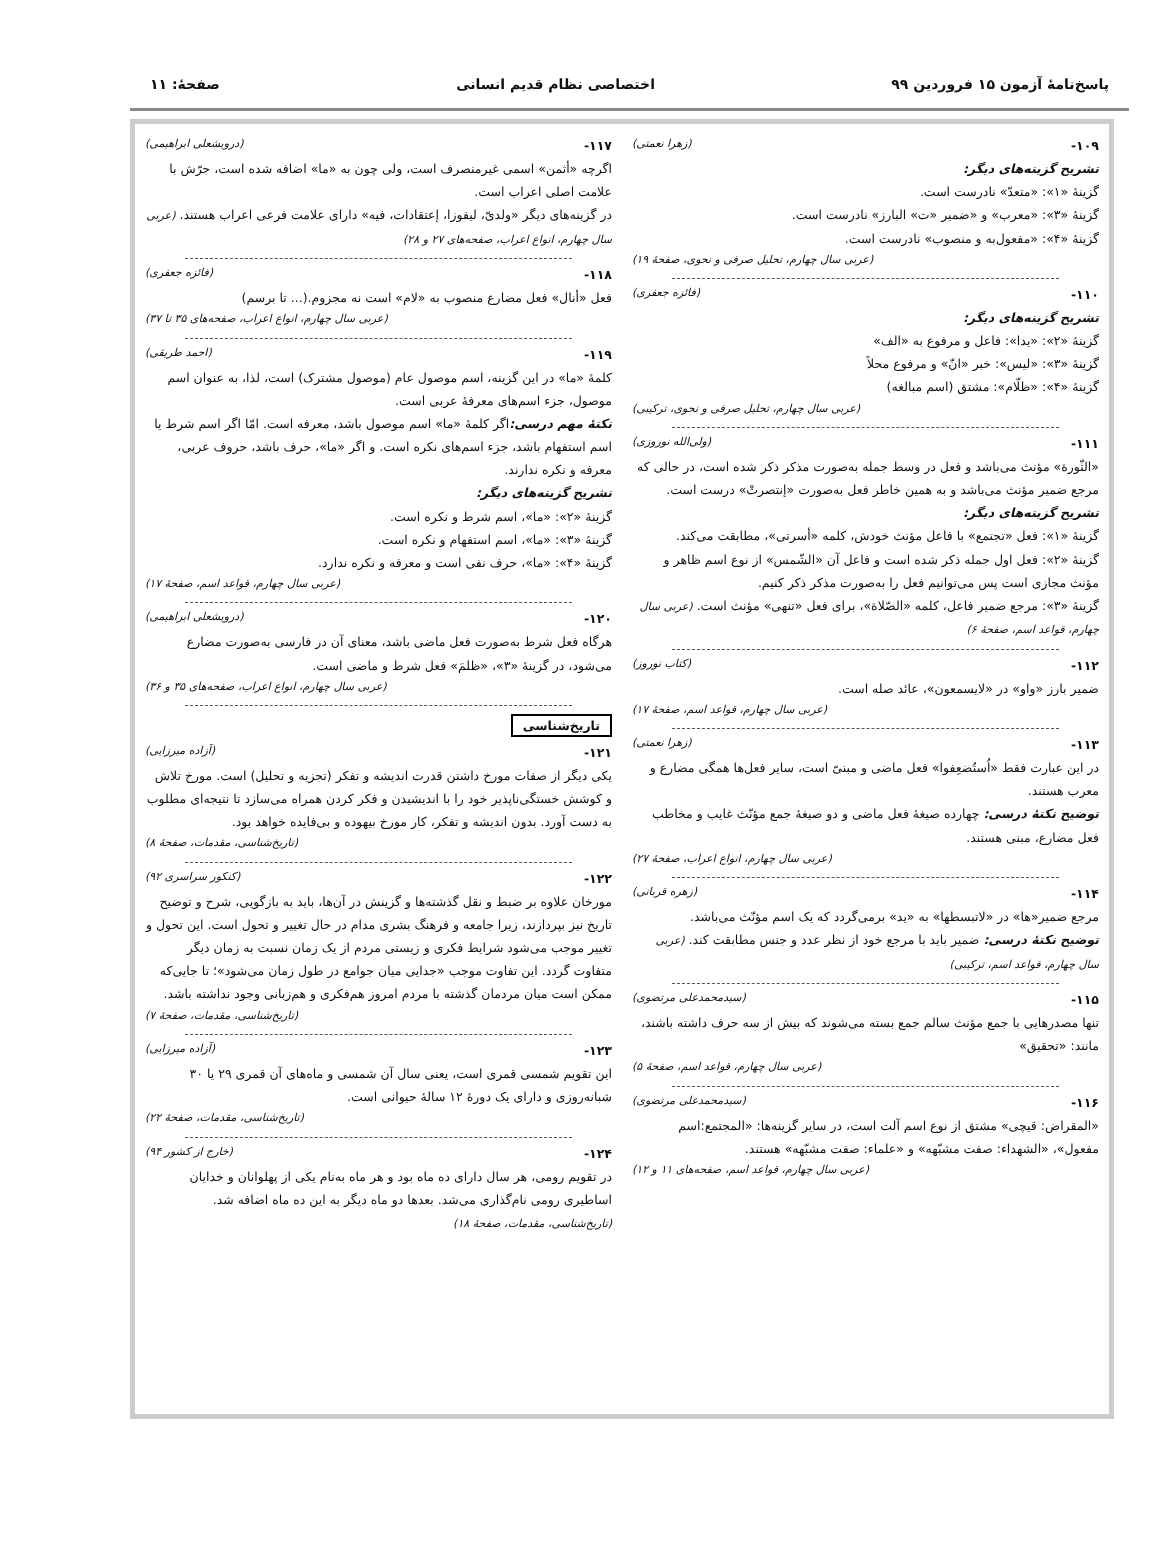پاسخ‌نامهٔ آزمون ۱۵ فروردین ۹۹ اختصاصی نظام قدیم انسانی صفحهٔ: ۱۱
۱۰۹- (زهرا نعمتی)
تشریح گزینه‌های دیگر:
گزینهٔ «۱»: «متعدّ» نادرست است.
گزینهٔ «۳»: «معرب» و «ضمیر «ت» البارز» نادرست است.
گزینهٔ «۴»: «مفعول‌به و منصوب» نادرست است.
(عربی سال چهارم، تحلیل صرفی و نحوی، صفحهٔ ۱۹)
۱۱۰- (فائزه جعفری)
تشریح گزینه‌های دیگر:
گزینهٔ «۲»: «یدا»: فاعل و مرفوع به «الف»
گزینهٔ «۳»: «لیس»: خبر «انّ» و مرفوع محلاً
گزینهٔ «۴»: «ظلّام»: مشتق (اسم مبالغه)
(عربی سال چهارم، تحلیل صرفی و نحوی، ترکیبی)
۱۱۱- (ولی‌الله نوروزی)
«الثّورة» مؤنث می‌باشد و فعل در وسط جمله به‌صورت مذکر ذکر شده است، در حالی که مرجع ضمیر مؤنث می‌باشد و به همین خاطر فعل به‌صورت «إنتصرتْ» درست است.
تشریح گزینه‌های دیگر:
گزینهٔ «۱»: فعل «تجتمع» با فاعل مؤنث خودش، کلمه «أسرتی»، مطابقت می‌کند.
گزینهٔ «۲»: فعل اول جمله ذکر شده است و فاعل آن «الشّمس» از نوع اسم ظاهر و مؤنث مجازی است پس می‌توانیم فعل را به‌صورت مذکر ذکر کنیم.
گزینهٔ «۳»: مرجع ضمیر فاعل، کلمه «الصّلاة»، برای فعل «تنهی» مؤنث است. (عربی سال چهارم، قواعد اسم، صفحهٔ ۶)
۱۱۲- (کتاب نوروز)
ضمیر بارز «واو» در «لایسمعون»، عائد صله است.
(عربی سال چهارم، قواعد اسم، صفحهٔ ۱۷)
۱۱۳- (زهرا نعمتی)
در این عبارت فقط «اُستُضعِفوا» فعل ماضی و مبنیّ است، سایر فعل‌ها همگی مضارع و معرب هستند.
توضیح نکتهٔ درسی: چهارده صیغهٔ فعل ماضی و دو صیغهٔ جمع مؤنّث غایب و مخاطب فعل مضارع، مبنی هستند.
(عربی سال چهارم، انواع اعراب، صفحهٔ ۲۷)
۱۱۴- (زهره قربانی)
مرجع ضمیر«ها» در «لاتبسطها» به «ید» برمی‌گردد که یک اسم مؤنّث می‌باشد.
توضیح نکتهٔ درسی: ضمیر باید با مرجع خود از نظر عدد و جنس مطابقت کند. (عربی سال چهارم، قواعد اسم، ترکیبی)
۱۱۵- (سیدمحمدعلی مرتضوی)
تنها مصدرهایی با جمع مؤنث سالم جمع بسته می‌شوند که بیش از سه حرف داشته باشند، مانند: «تحقیق»
(عربی سال چهارم، قواعد اسم، صفحهٔ ۵)
۱۱۶- (سیدمحمدعلی مرتضوی)
«المقراض: قیچی» مشتق از نوع اسم آلت است، در سایر گزینه‌ها: «المجتمع:اسم مفعول»، «الشهداء: صفت مشبّهه» و «علماء: صفت مشبّهه» هستند.
(عربی سال چهارم، قواعد اسم، صفحه‌های ۱۱ و ۱۲)
۱۱۷- (درویشعلی ابراهیمی)
اگرچه «أثمن» اسمی غیرمنصرف است، ولی چون به «ما» اضافه شده است، جرّش با علامت اصلی اعراب است.
در گزینه‌های دیگر «ولدیّ، لیفوزا، إعتقادات، فیه» دارای علامت فرعی اعراب هستند. (عربی سال چهارم، انواع اعراب، صفحه‌های ۲۷ و ۲۸)
۱۱۸- (فائزه جعفری)
فعل «أنال» فعل مضارع منصوب به «لام» است نه مجزوم.(... تا برسم)
(عربی سال چهارم، انواع اعراب، صفحه‌های ۳۵ تا ۳۷)
۱۱۹- (احمد طریقی)
کلمهٔ «ما» در این گزینه، اسم موصول عام (موصول مشترک) است، لذا، به عنوان اسم موصول، جزء اسم‌های معرفهٔ عربی است.
نکتهٔ مهم درسی: اگر کلمهٔ «ما» اسم موصول باشد، معرفه است. امّا اگر اسم شرط یا اسم استفهام باشد، جزء اسم‌های نکره است. و اگر «ما»، حرف باشد، حروف عربی، معرفه و نکره ندارند.
تشریح گزینه‌های دیگر:
گزینهٔ «۲»: «ما»، اسم شرط و نکره است.
گزینهٔ «۳»: «ما»، اسم استفهام و نکره است.
گزینهٔ «۴»: «ما»، حرف نفی است و معرفه و نکره ندارد.
(عربی سال چهارم، قواعد اسم، صفحهٔ ۱۷)
۱۲۰- (درویشعلی ابراهیمی)
هرگاه فعل شرط به‌صورت فعل ماضی باشد، معنای آن در فارسی به‌صورت مضارع می‌شود، در گزینهٔ «۳»، «ظلمَ» فعل شرط و ماضی است.
(عربی سال چهارم، انواع اعراب، صفحه‌های ۳۵ و ۳۶)
تاریخ‌شناسی
۱۲۱- (آزاده میرزایی)
یکی دیگر از صفات مورخ داشتن قدرت اندیشه و تفکر (تجزیه و تحلیل) است. مورخ تلاش و کوشش خستگی‌ناپذیر خود را با اندیشیدن و فکر کردن همراه می‌سازد تا نتیجه‌ای مطلوب به دست آورد. بدون اندیشه و تفکر، کار مورخ بیهوده و بی‌فایده خواهد بود.
(تاریخ‌شناسی، مقدمات، صفحهٔ ۸)
۱۲۲- (کنکور سراسری ۹۲)
مورخان علاوه بر ضبط و نقل گذشته‌ها و گزینش در آن‌ها، باید به بازگویی، شرح و توضیح تاریخ نیز بپردازند، زیرا جامعه و فرهنگ بشری مدام در حال تغییر و تحول است. این تحول و تغییر موجب می‌شود شرایط فکری و زیستی مردم از یک زمان نسبت به زمان دیگر متفاوت گردد. این تفاوت موجب «جدایی میان جوامع در طول زمان می‌شود»؛ تا جایی‌که ممکن است میان مردمان گذشته با مردم امروز هم‌فکری و هم‌زبانی وجود نداشته باشد.
(تاریخ‌شناسی، مقدمات، صفحهٔ ۷)
۱۲۳- (آزاده میرزایی)
این تقویم شمسی قمری است، یعنی سال آن شمسی و ماه‌های آن قمری ۲۹ یا ۳۰ شبانه‌روزی و دارای یک دورهٔ ۱۲ سالهٔ حیوانی است.
(تاریخ‌شناسی، مقدمات، صفحهٔ ۲۲)
۱۲۴- (خارج از کشور ۹۴)
در تقویم رومی، هر سال دارای ده ماه بود و هر ماه به‌نام یکی از پهلوانان و خدایان اساطیری رومی نام‌گذاری می‌شد. بعدها دو ماه دیگر به این ده ماه اضافه شد. (تاریخ‌شناسی، مقدمات، صفحهٔ ۱۸)